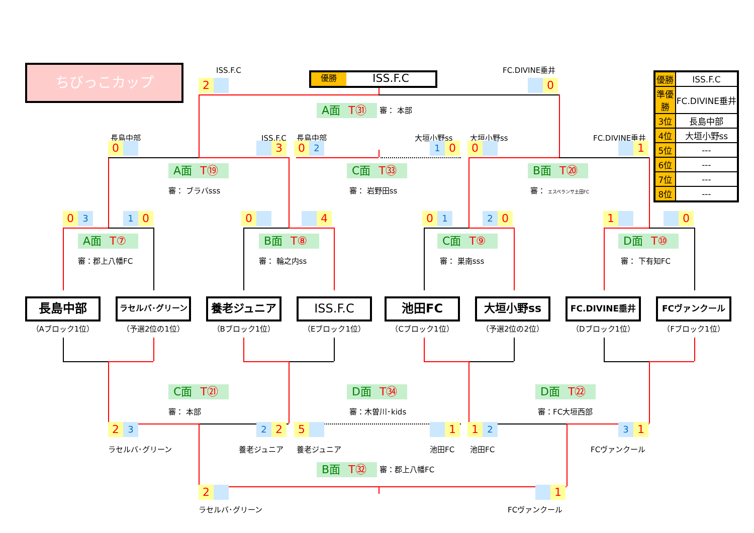ちびっこカップ
ISS.F.C
優勝
ISS.F.C
FC.DIVINE垂井
| 優勝 | ISS.F.C |
| 準優勝 | FC.DIVINE垂井 |
| 3位 | 長島中部 |
| 4位 | 大垣小野ss |
| 5位 | --- |
| 6位 | --- |
| 7位 | --- |
| 8位 | --- |
2
0
A面 T㉛
審： 本部
長島中部
ISS.F.C
長島中部
大垣小野ss
大垣小野ss
FC.DIVINE垂井
0
3
0
2
1
0
0
1
A面 T⑲
C面 T㉝
B面 T⑳
審： ブラバsss
審： 岩野田ss
審： エスペランサ土田FC
0
3
1
0
0
4
0
1
2
0
1
0
A面 T⑦
B面 T⑧
C面 T⑨
D面 T⑩
審：郡上八幡FC
審： 輪之内ss
審： 巣南sss
審： 下有知FC
長島中部
（Aブロック1位）
ラセルバ･グリーン
（予選2位の1位）
養老ジュニア
（Bブロック1位）
ISS.F.C
（Eブロック1位）
池田FC
（Cブロック1位）
大垣小野ss
（予選2位の2位）
FC.DIVINE垂井
（Dブロック1位）
FCヴァンクール
（Fブロック1位）
C面 T㉑
D面 T㉞
D面 T㉒
審： 本部
審：木曽川･kids
審：FC大垣西部
2
3
2
2
5
1
1
2
3
1
ラセルバ･グリーン
養老ジュニア
養老ジュニア
池田FC
池田FC
FCヴァンクール
B面 T㉜
審：郡上八幡FC
2
1
ラセルバ･グリーン
FCヴァンクール